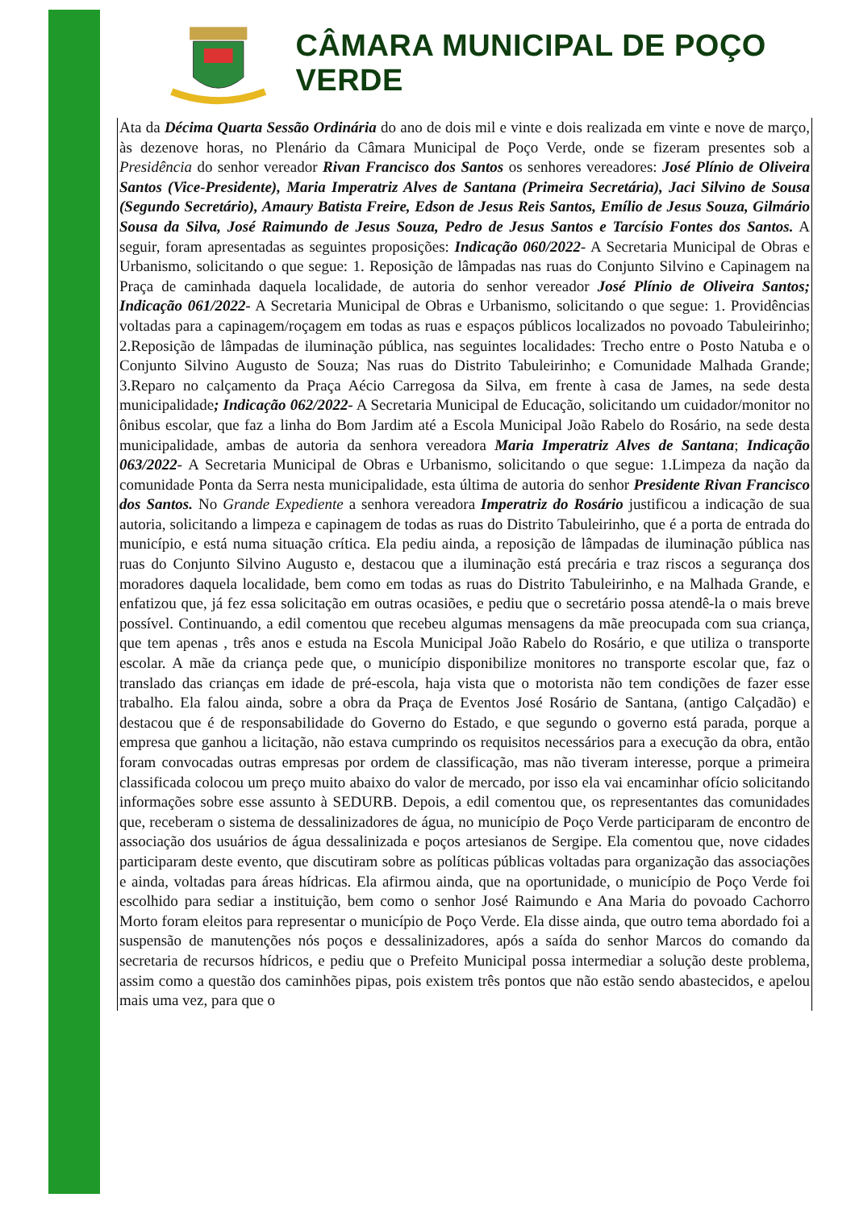CÂMARA MUNICIPAL DE POÇO VERDE
Ata da Décima Quarta Sessão Ordinária do ano de dois mil e vinte e dois realizada em vinte e nove de março, às dezenove horas, no Plenário da Câmara Municipal de Poço Verde, onde se fizeram presentes sob a Presidência do senhor vereador Rivan Francisco dos Santos os senhores vereadores: José Plínio de Oliveira Santos (Vice-Presidente), Maria Imperatriz Alves de Santana (Primeira Secretária), Jaci Silvino de Sousa (Segundo Secretário), Amaury Batista Freire, Edson de Jesus Reis Santos, Emílio de Jesus Souza, Gilmário Sousa da Silva, José Raimundo de Jesus Souza, Pedro de Jesus Santos e Tarcísio Fontes dos Santos. A seguir, foram apresentadas as seguintes proposições: Indicação 060/2022- A Secretaria Municipal de Obras e Urbanismo, solicitando o que segue: 1. Reposição de lâmpadas nas ruas do Conjunto Silvino e Capinagem na Praça de caminhada daquela localidade, de autoria do senhor vereador José Plínio de Oliveira Santos; Indicação 061/2022- A Secretaria Municipal de Obras e Urbanismo, solicitando o que segue: 1. Providências voltadas para a capinagem/roçagem em todas as ruas e espaços públicos localizados no povoado Tabuleirinho; 2.Reposição de lâmpadas de iluminação pública, nas seguintes localidades: Trecho entre o Posto Natuba e o Conjunto Silvino Augusto de Souza; Nas ruas do Distrito Tabuleirinho; e Comunidade Malhada Grande; 3.Reparo no calçamento da Praça Aécio Carregosa da Silva, em frente à casa de James, na sede desta municipalidade; Indicação 062/2022- A Secretaria Municipal de Educação, solicitando um cuidador/monitor no ônibus escolar, que faz a linha do Bom Jardim até a Escola Municipal João Rabelo do Rosário, na sede desta municipalidade, ambas de autoria da senhora vereadora Maria Imperatriz Alves de Santana; Indicação 063/2022- A Secretaria Municipal de Obras e Urbanismo, solicitando o que segue: 1.Limpeza da nação da comunidade Ponta da Serra nesta municipalidade, esta última de autoria do senhor Presidente Rivan Francisco dos Santos. No Grande Expediente a senhora vereadora Imperatriz do Rosário justificou a indicação de sua autoria, solicitando a limpeza e capinagem de todas as ruas do Distrito Tabuleirinho, que é a porta de entrada do município, e está numa situação crítica. Ela pediu ainda, a reposição de lâmpadas de iluminação pública nas ruas do Conjunto Silvino Augusto e, destacou que a iluminação está precária e traz riscos a segurança dos moradores daquela localidade, bem como em todas as ruas do Distrito Tabuleirinho, e na Malhada Grande, e enfatizou que, já fez essa solicitação em outras ocasiões, e pediu que o secretário possa atendê-la o mais breve possível. Continuando, a edil comentou que recebeu algumas mensagens da mãe preocupada com sua criança, que tem apenas , três anos e estuda na Escola Municipal João Rabelo do Rosário, e que utiliza o transporte escolar. A mãe da criança pede que, o município disponibilize monitores no transporte escolar que, faz o translado das crianças em idade de pré-escola, haja vista que o motorista não tem condições de fazer esse trabalho. Ela falou ainda, sobre a obra da Praça de Eventos José Rosário de Santana, (antigo Calçadão) e destacou que é de responsabilidade do Governo do Estado, e que segundo o governo está parada, porque a empresa que ganhou a licitação, não estava cumprindo os requisitos necessários para a execução da obra, então foram convocadas outras empresas por ordem de classificação, mas não tiveram interesse, porque a primeira classificada colocou um preço muito abaixo do valor de mercado, por isso ela vai encaminhar ofício solicitando informações sobre esse assunto à SEDURB. Depois, a edil comentou que, os representantes das comunidades que, receberam o sistema de dessalinizadores de água, no município de Poço Verde participaram de encontro de associação dos usuários de água dessalinizada e poços artesianos de Sergipe. Ela comentou que, nove cidades participaram deste evento, que discutiram sobre as políticas públicas voltadas para organização das associações e ainda, voltadas para áreas hídricas. Ela afirmou ainda, que na oportunidade, o município de Poço Verde foi escolhido para sediar a instituição, bem como o senhor José Raimundo e Ana Maria do povoado Cachorro Morto foram eleitos para representar o município de Poço Verde. Ela disse ainda, que outro tema abordado foi a suspensão de manutenções nós poços e dessalinizadores, após a saída do senhor Marcos do comando da secretaria de recursos hídricos, e pediu que o Prefeito Municipal possa intermediar a solução deste problema, assim como a questão dos caminhões pipas, pois existem três pontos que não estão sendo abastecidos, e apelou mais uma vez, para que o